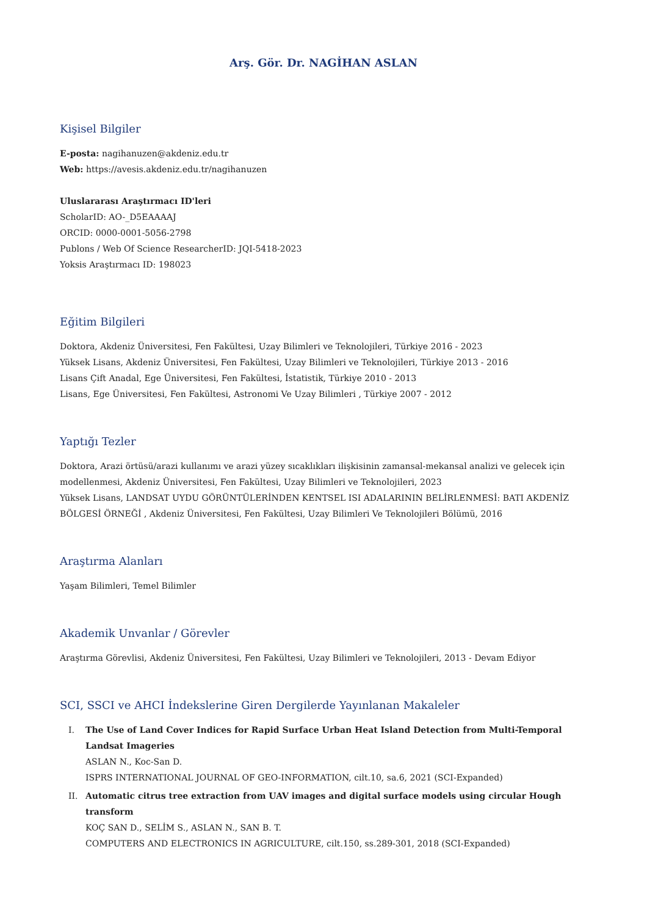Arş. Gör. Dr. NAGİHAN ASLAN
Kişisel Bilgiler
E-posta: nagihanuzen@akdeniz.edu.tr
Web: https://avesis.akdeniz.edu.tr/nagihanuzen
Uluslararası Araştırmacı ID'leri
ScholarID: AO-_D5EAAAAJ
ORCID: 0000-0001-5056-2798
Publons / Web Of Science ResearcherID: JQI-5418-2023
Yoksis Araştırmacı ID: 198023
Eğitim Bilgileri
Doktora, Akdeniz Üniversitesi, Fen Fakültesi, Uzay Bilimleri ve Teknolojileri, Türkiye 2016 - 2023
Yüksek Lisans, Akdeniz Üniversitesi, Fen Fakültesi, Uzay Bilimleri ve Teknolojileri, Türkiye 2013 - 2016
Lisans Çift Anadal, Ege Üniversitesi, Fen Fakültesi, İstatistik, Türkiye 2010 - 2013
Lisans, Ege Üniversitesi, Fen Fakültesi, Astronomi Ve Uzay Bilimleri , Türkiye 2007 - 2012
Yaptığı Tezler
Doktora, Arazi örtüsü/arazi kullanımı ve arazi yüzey sıcaklıkları ilişkisinin zamansal-mekansal analizi ve gelecek için modellenmesi, Akdeniz Üniversitesi, Fen Fakültesi, Uzay Bilimleri ve Teknolojileri, 2023
Yüksek Lisans, LANDSAT UYDU GÖRÜNTÜLERİNDEN KENTSEL ISI ADALARININ BELİRLENMESİ: BATI AKDENİZ BÖLGESİ ÖRNEĞİ , Akdeniz Üniversitesi, Fen Fakültesi, Uzay Bilimleri Ve Teknolojileri Bölümü, 2016
Araştırma Alanları
Yaşam Bilimleri, Temel Bilimler
Akademik Unvanlar / Görevler
Araştırma Görevlisi, Akdeniz Üniversitesi, Fen Fakültesi, Uzay Bilimleri ve Teknolojileri, 2013 - Devam Ediyor
SCI, SSCI ve AHCI İndekslerine Giren Dergilerde Yayınlanan Makaleler
I. The Use of Land Cover Indices for Rapid Surface Urban Heat Island Detection from Multi-Temporal Landsat Imageries
ASLAN N., Koc-San D.
ISPRS INTERNATIONAL JOURNAL OF GEO-INFORMATION, cilt.10, sa.6, 2021 (SCI-Expanded)
II. Automatic citrus tree extraction from UAV images and digital surface models using circular Hough transform
KOÇ SAN D., SELİM S., ASLAN N., SAN B. T.
COMPUTERS AND ELECTRONICS IN AGRICULTURE, cilt.150, ss.289-301, 2018 (SCI-Expanded)